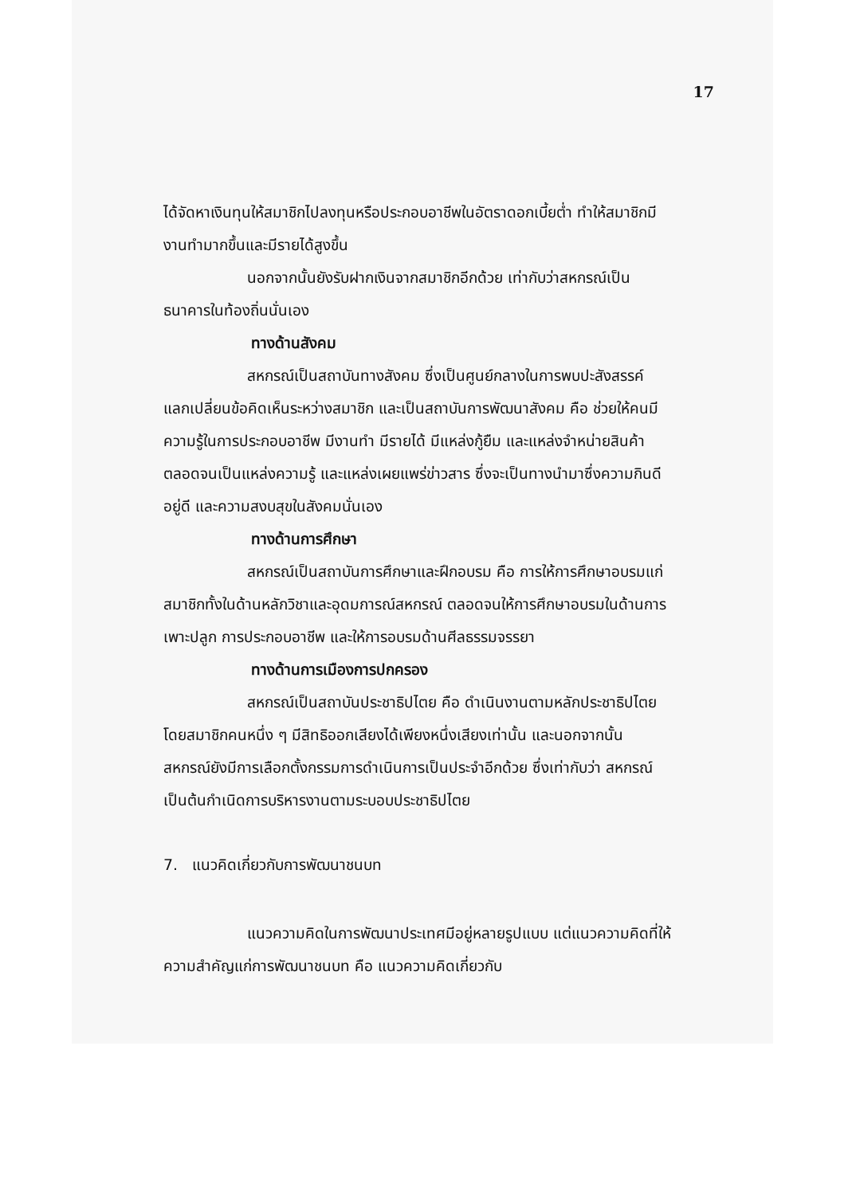17
ได้จัดหาเงินทุนให้สมาชิกไปลงทุนหรือประกอบอาชีพในอัตราดอกเบี้ยต่ำ ทำให้สมาชิกมีงานทำมากขึ้นและมีรายได้สูงขึ้น
นอกจากนั้นยังรับฝากเงินจากสมาชิกอีกด้วย เท่ากับว่าสหกรณ์เป็นธนาคารในท้องถิ่นนั่นเอง
ทางด้านสังคม
สหกรณ์เป็นสถาบันทางสังคม ซึ่งเป็นศูนย์กลางในการพบปะสังสรรค์ แลกเปลี่ยนข้อคิดเห็นระหว่างสมาชิก และเป็นสถาบันการพัฒนาสังคม คือ ช่วยให้คนมีความรู้ในการประกอบอาชีพ มีงานทำ มีรายได้ มีแหล่งกู้ยืม และแหล่งจำหน่ายสินค้า ตลอดจนเป็นแหล่งความรู้ และแหล่งเผยแพร่ข่าวสาร ซึ่งจะเป็นทางนำมาซึ่งความกินดีอยู่ดี และความสงบสุขในสังคมนั่นเอง
ทางด้านการศึกษา
สหกรณ์เป็นสถาบันการศึกษาและฝึกอบรม คือ การให้การศึกษาอบรมแก่สมาชิกทั้งในด้านหลักวิชาและอุดมการณ์สหกรณ์ ตลอดจนให้การศึกษาอบรมในด้านการเพาะปลูก การประกอบอาชีพ และให้การอบรมด้านศีลธรรมจรรยา
ทางด้านการเมืองการปกครอง
สหกรณ์เป็นสถาบันประชาธิปไตย คือ ดำเนินงานตามหลักประชาธิปไตย โดยสมาชิกคนหนึ่ง ๆ มีสิทธิออกเสียงได้เพียงหนึ่งเสียงเท่านั้น และนอกจากนั้น สหกรณ์ยังมีการเลือกตั้งกรรมการดำเนินการเป็นประจำอีกด้วย ซึ่งเท่ากับว่า สหกรณ์เป็นต้นกำเนิดการบริหารงานตามระบอบประชาธิปไตย
7. แนวคิดเกี่ยวกับการพัฒนาชนบท
แนวความคิดในการพัฒนาประเทศมีอยู่หลายรูปแบบ แต่แนวความคิดที่ให้ความสำคัญแก่การพัฒนาชนบท คือ แนวความคิดเกี่ยวกับ